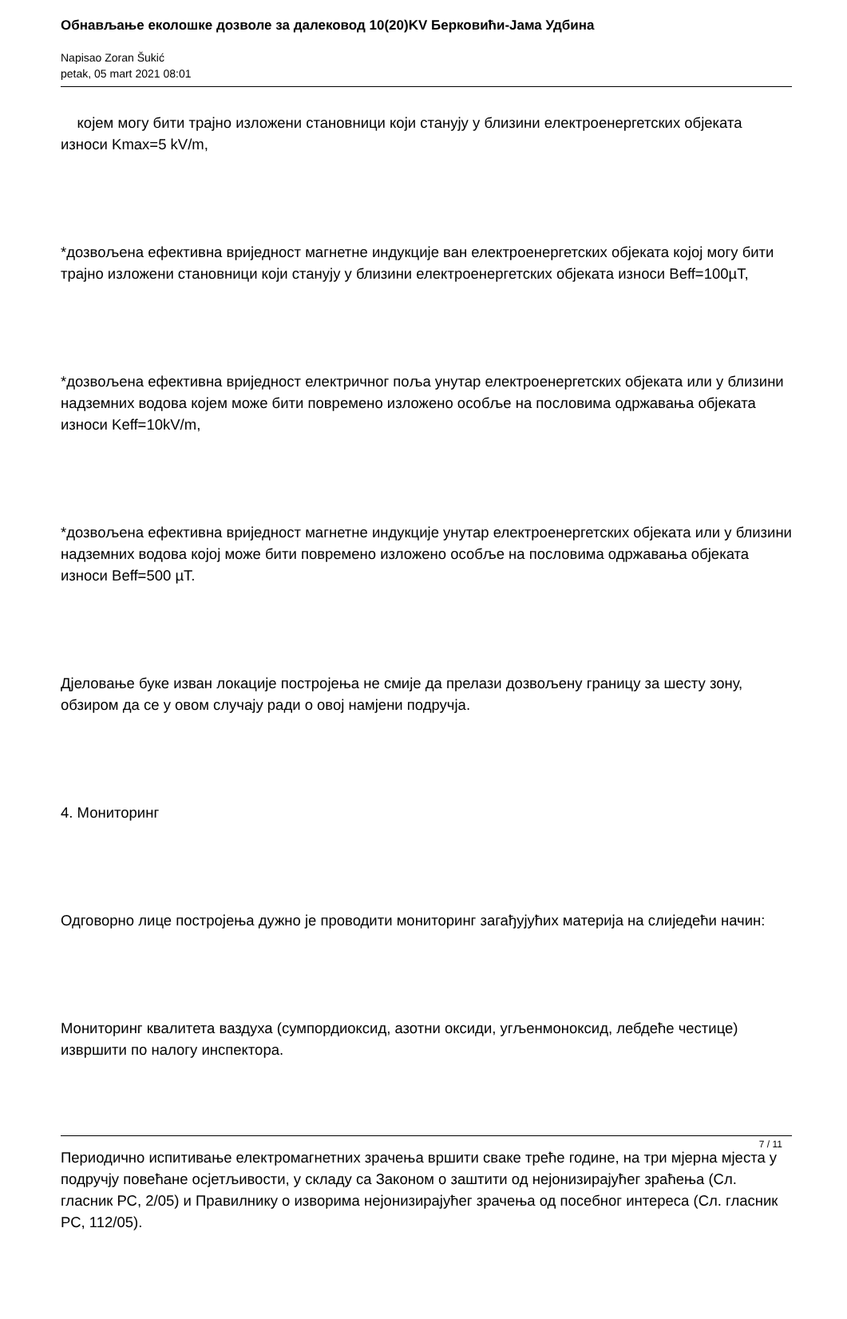Обнављање еколошке дозволе за далековод 10(20)KV Берковићи-Јама Удбина
Napisao Zoran Šukić
petak, 05 mart 2021 08:01
којем могу бити трајно изложени становници који станују у близини електроенергетских објеката износи Kmax=5 kV/m,
*дозвољена ефективна вриједност магнетне индукције ван електроенергетских објеката којој могу бити трајно изложени становници који станују у близини електроенергетских објеката износи Beff=100µT,
*дозвољена ефективна вриједност електричног поља унутар електроенергетских објеката или у близини надземних водова којем може бити повремено изложено особље на пословима одржавања објеката износи Keff=10kV/m,
*дозвољена ефективна вриједност магнетне индукције унутар електроенергетских објеката или у близини надземних водова којој може бити повремено изложено особље на пословима одржавања објеката износи Beff=500 µT.
Дјеловање буке изван локације постројења не смије да прелази дозвољену границу за шесту зону, обзиром да се у овом случају ради о овој намјени подручја.
4. Мониторинг
Одговорно лице постројења дужно је проводити мониторинг загађујућих материја на слиједећи начин:
Мониторинг квалитета ваздуха (сумпордиоксид, азотни оксиди, угљенмоноксид, лебдеће честице) извршити по налогу инспектора.
Периодично испитивање електромагнетних зрачења вршити сваке треће године, на три мјерна мјеста у подручју повећане осјетљивости, у складу са Законом о заштити од нејонизирајућег зраћења (Сл. гласник РС, 2/05) и Правилнику о изворима нејонизирајућег зрачења од посебног интереса (Сл. гласник РС, 112/05).
7 / 11